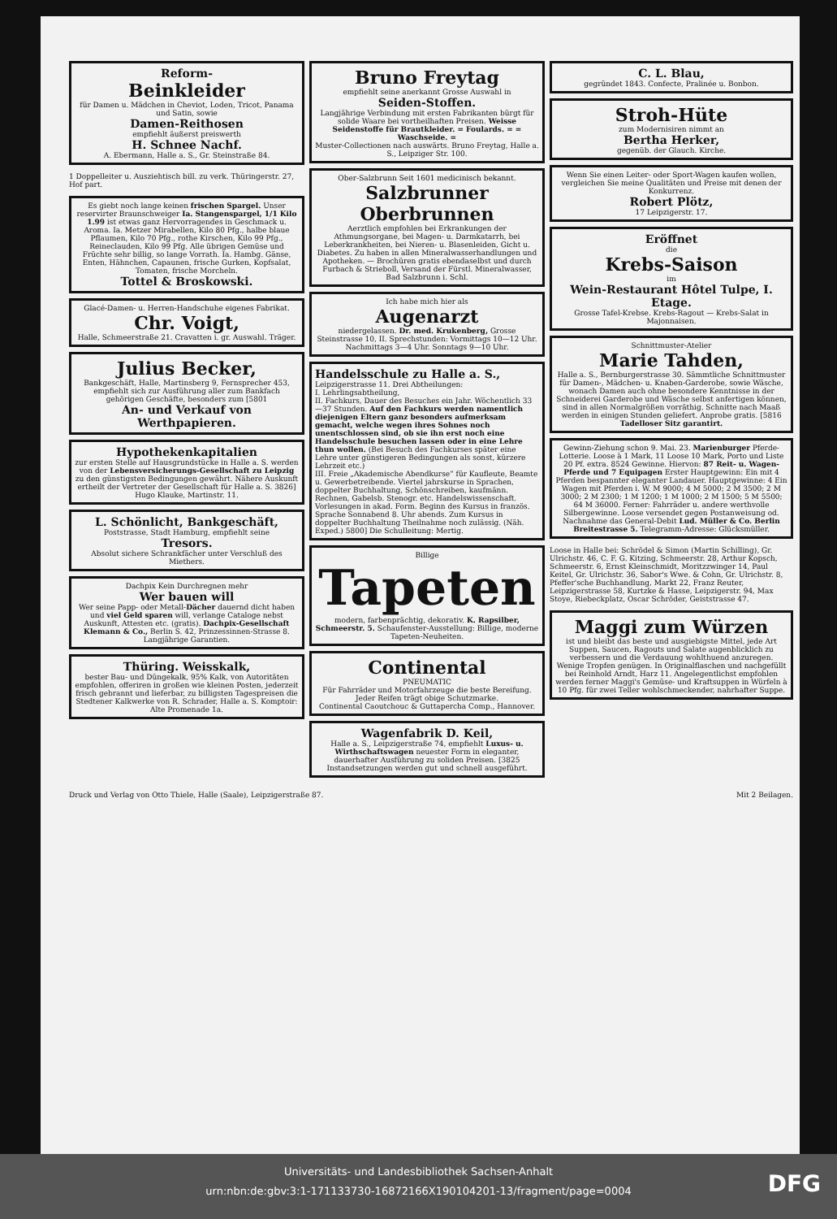Reform-
Beinkleider
für Damen u. Mädchen in Cheviot, Loden, Tricot, Panama und Satin, sowie
Damen-Reithosen
empfiehlt äußerst preiswerth
H. Schnee Nachf.
A. Ebermann, Halle a. S., Gr. Steinstraße 84.
1 Doppelleiter u. Ausziehtisch bill. zu verk. Thüringerstr. 27, Hof part.
Es giebt noch lange keinen frischen Spargel. Unser reservirter Braunschweiger Ia. Stangenspargel, 1/1 Kilo 1.99 ist etwas ganz Hervorragendes in Geschmack u. Aroma. Ia. Metzer Mirabellen, Kilo 80 Pfg., halbe blaue Pflaumen, Kilo 70 Pfg., rothe Kirschen, Kilo 99 Pfg., Reineclauden, Kilo 99 Pfg. Alle übrigen Gemüse und Früchte sehr billig, so lange Vorrath. Ia. Hambg. Gänse, Enten, Hähnchen, Capaunen, frische Gurken, Kopfsalat, Tomaten, frische Morcheln.
Tottel & Broskowski.
Glacé-Damen- u. Herren-Handschuhe eigenes Fabrikat.
Chr. Voigt,
Halle, Schmeerstraße 21. Cravatten i. gr. Auswahl. Träger.
Julius Becker,
Bankgeschäft, Halle, Martinsberg 9, Fernsprecher 453, empfiehlt sich zur Ausführung aller zum Bankfach gehörigen Geschäfte, besonders zum [5801
An- und Verkauf von Werthpapieren.
Hypothekenkapitalien
zur ersten Stelle auf Hausgrundstücke in Halle a. S. werden von der Lebensversicherungs-Gesellschaft zu Leipzig zu den günstigsten Bedingungen gewährt. Nähere Auskunft ertheilt der Vertreter der Gesellschaft für Halle a. S. 3826] Hugo Klauke, Martinstr. 11.
L. Schönlicht, Bankgeschäft,
Poststrasse, Stadt Hamburg, empfiehlt seine
Tresors.
Absolut sichere Schrankfächer unter Verschluß des Miethers.
Dachpix Kein Durchregnen mehr
Wer bauen will
Wer seine Papp- oder Metall-Dächer dauernd dicht haben und viel Geld sparen will, verlange Cataloge nebst Auskunft, Attesten etc. (gratis). Dachpix-Gesellschaft Klemann & Co., Berlin S. 42, Prinzessinnen-Strasse 8. Langjährige Garantien.
Thüring. Weisskalk,
bester Bau- und Düngekalk, 95% Kalk, von Autoritäten empfohlen, offeriren in großen wie kleinen Posten, jederzeit frisch gebrannt und lieferbar, zu billigsten Tagespreisen die Stedtener Kalkwerke von R. Schrader, Halle a. S. Komptoir: Alte Promenade 1a.
Bruno Freytag
empfiehlt seine anerkannt Grosse Auswahl in
Seiden-Stoffen.
Langjährige Verbindung mit ersten Fabrikanten bürgt für solide Waare bei vortheilhaften Preisen. Weisse Seidenstoffe für Brautkleider. = Foulards. = = Waschseide. =
Muster-Collectionen nach auswärts. Bruno Freytag, Halle a. S., Leipziger Str. 100.
Ober-Salzbrunn Seit 1601 medicinisch bekannt.
Salzbrunner Oberbrunnen
Aerztlich empfohlen bei Erkrankungen der Athmungsorgane, bei Magen- u. Darmkatarrh, bei Leberkrankheiten, bei Nieren- u. Blasenleiden, Gicht u. Diabetes. Zu haben in allen Mineralwasserhandlungen und Apotheken. — Brochüren gratis ebendaselbst und durch Furbach & Strieboll, Versand der Fürstl. Mineralwasser, Bad Salzbrunn i. Schl.
Ich habe mich hier als
Augenarzt
niedergelassen. Dr. med. Krukenberg, Grosse Steinstrasse 10, II. Sprechstunden: Vormittags 10—12 Uhr. Nachmittags 3—4 Uhr. Sonntags 9—10 Uhr.
Handelsschule zu Halle a. S.,
Leipzigerstrasse 11. Drei Abtheilungen:
I. Lehrlingsabtheilung,
II. Fachkurs, Dauer des Besuches ein Jahr. Wöchentlich 33—37 Stunden. Auf den Fachkurs werden namentlich diejenigen Eltern ganz besonders aufmerksam gemacht, welche wegen ihres Sohnes noch unentschlossen sind, ob sie ihn erst noch eine Handelsschule besuchen lassen oder in eine Lehre thun wollen. (Bei Besuch des Fachkurses später eine Lehre unter günstigeren Bedingungen als sonst, kürzere Lehrzeit etc.)
III. Freie „Akademische Abendkurse“ für Kaufleute, Beamte u. Gewerbetreibende. Viertel jahrskurse in Sprachen, doppelter Buchhaltung, Schönschreiben, kaufmänn. Rechnen, Gabelsb. Stenogr. etc. Handelswissenschaft. Vorlesungen in akad. Form. Beginn des Kursus in französ. Sprache Sonnabend 8. Uhr abends. Zum Kursus in doppelter Buchhaltung Theilnahme noch zulässig. (Näh. Exped.) 5800] Die Schulleitung: Mertig.
Billige
Tapeten
modern, farbenprächtig, dekorativ. K. Rapsilber, Schmeerstr. 5. Schaufenster-Ausstellung: Billige, moderne Tapeten-Neuheiten.
Continental
PNEUMATIC
Für Fahrräder und Motorfahrzeuge die beste Bereifung. Jeder Reifen trägt obige Schutzmarke.
Continental Caoutchouc & Guttapercha Comp., Hannover.
Wagenfabrik D. Keil,
Halle a. S., Leipzigerstraße 74, empfiehlt Luxus- u. Wirthschaftswagen neuester Form in eleganter, dauerhafter Ausführung zu soliden Preisen. [3825 Instandsetzungen werden gut und schnell ausgeführt.
C. L. Blau,
gegründet 1843. Confecte, Pralinée u. Bonbon.
Stroh-Hüte
zum Modernisiren nimmt an
Bertha Herker,
gegenüb. der Glauch. Kirche.
Wenn Sie einen Leiter- oder Sport-Wagen kaufen wollen, vergleichen Sie meine Qualitäten und Preise mit denen der Konkurrenz.
Robert Plötz,
17 Leipzigerstr. 17.
Eröffnet
die
Krebs-Saison
im
Wein-Restaurant Hôtel Tulpe, I. Etage.
Grosse Tafel-Krebse. Krebs-Ragout — Krebs-Salat in Majonnaisen.
Schnittmuster-Atelier
Marie Tahden,
Halle a. S., Bernburgerstrasse 30. Sämmtliche Schnittmuster für Damen-, Mädchen- u. Knaben-Garderobe, sowie Wäsche, wonach Damen auch ohne besondere Kenntnisse in der Schneiderei Garderobe und Wäsche selbst anfertigen können, sind in allen Normalgrößen vorräthig. Schnitte nach Maaß werden in einigen Stunden geliefert. Anprobe gratis. [5816 Tadelloser Sitz garantirt.
Gewinn-Ziehung schon 9. Mai. 23. Marienburger Pferde-Lotterie. Loose à 1 Mark, 11 Loose 10 Mark, Porto und Liste 20 Pf. extra. 8524 Gewinne. Hiervon: 87 Reit- u. Wagen-Pferde und 7 Equipagen Erster Hauptgewinn: Ein mit 4 Pferden bespannter eleganter Landauer. Hauptgewinne: 4 Ein Wagen mit Pferden i. W. M 9000; 4 M 5000; 2 M 3500; 2 M 3000; 2 M 2300; 1 M 1200; 1 M 1000; 2 M 1500; 5 M 5500; 64 M 36000. Ferner: Fahrräder u. andere werthvolle Silbergewinne. Loose versendet gegen Postanweisung od. Nachnahme das General-Debit Lud. Müller & Co. Berlin Breitestrasse 5. Telegramm-Adresse: Glücksmüller.
Loose in Halle bei: Schrödel & Simon (Martin Schilling), Gr. Ulrichstr. 46, C. F. G. Kitzing, Schmeerstr. 28, Arthur Kopsch, Schmeerstr. 6, Ernst Kleinschmidt, Moritzzwinger 14, Paul Keitel, Gr. Ulrichstr. 36, Sabor's Wwe. & Cohn, Gr. Ulrichstr. 8, Pfeffer'sche Buchhandlung, Markt 22, Franz Reuter, Leipzigerstrasse 58, Kurtzke & Hasse, Leipzigerstr. 94, Max Stoye, Riebeckplatz, Oscar Schröder, Geiststrasse 47.
Maggi zum Würzen
ist und bleibt das beste und ausgiebigste Mittel, jede Art Suppen, Saucen, Ragouts und Salate augenblicklich zu verbessern und die Verdauung wohlthuend anzuregen. Wenige Tropfen genügen. In Originalflaschen und nachgefüllt bei Reinhold Arndt, Harz 11. Angelegentlichst empfohlen werden ferner Maggi's Gemüse- und Kraftsuppen in Würfeln à 10 Pfg. für zwei Teller wohlschmeckender, nahrhafter Suppe.
Druck und Verlag von Otto Thiele, Halle (Saale), Leipzigerstraße 87. Mit 2 Beilagen.
Universitäts- und Landesbibliothek Sachsen-Anhalt
urn:nbn:de:gbv:3:1-171133730-16872166X190104201-13/fragment/page=0004
DFG